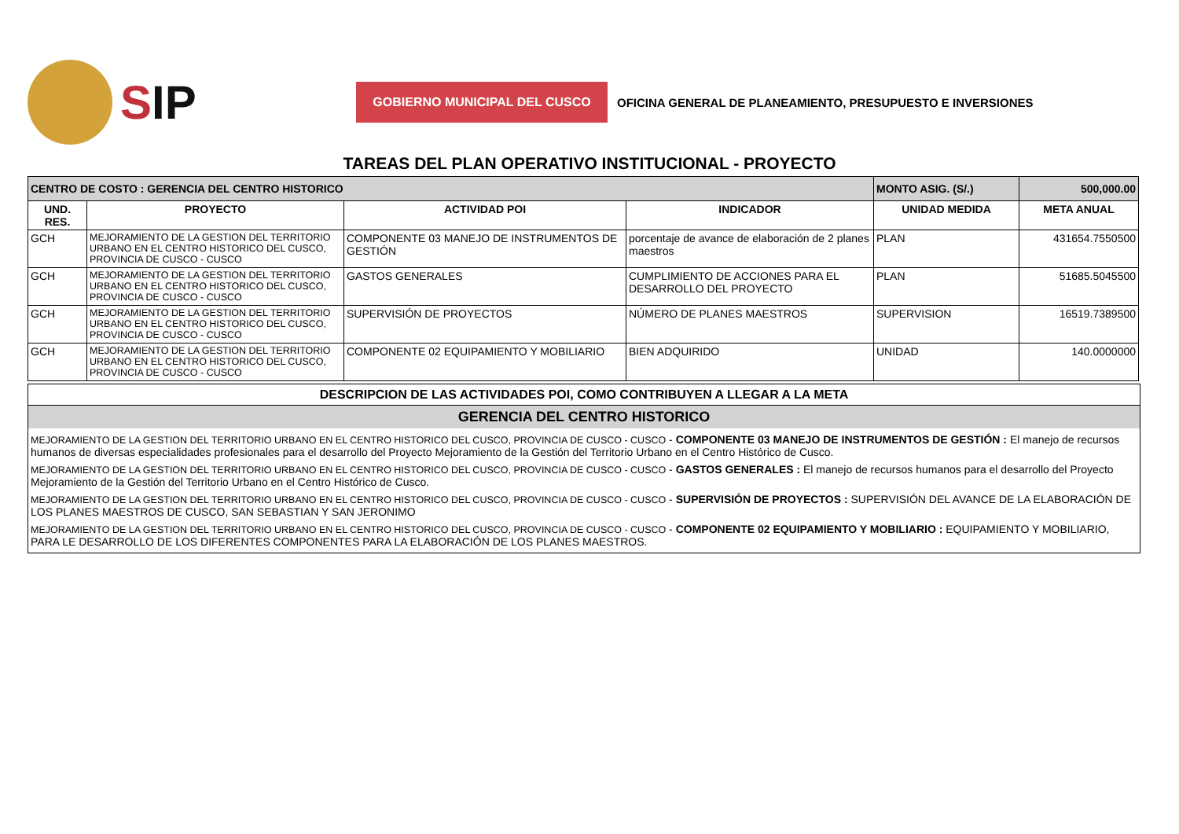SIP
GOBIERNO MUNICIPAL DEL CUSCO
OFICINA GENERAL DE PLANEAMIENTO, PRESUPUESTO E INVERSIONES
TAREAS DEL PLAN OPERATIVO INSTITUCIONAL - PROYECTO
| CENTRO DE COSTO : GERENCIA DEL CENTRO HISTORICO | | | | MONTO ASIG. (S/.) | 500,000.00 |
| UND. RES. | PROYECTO | ACTIVIDAD POI | INDICADOR | UNIDAD MEDIDA | META ANUAL |
| GCH | MEJORAMIENTO DE LA GESTION DEL TERRITORIO URBANO EN EL CENTRO HISTORICO DEL CUSCO, PROVINCIA DE CUSCO - CUSCO | COMPONENTE 03 MANEJO DE INSTRUMENTOS DE GESTIÓN | porcentaje de avance de elaboración de 2 planes maestros | PLAN | 431654.7550500 |
| GCH | MEJORAMIENTO DE LA GESTION DEL TERRITORIO URBANO EN EL CENTRO HISTORICO DEL CUSCO, PROVINCIA DE CUSCO - CUSCO | GASTOS GENERALES | CUMPLIMIENTO DE ACCIONES PARA EL DESARROLLO DEL PROYECTO | PLAN | 51685.5045500 |
| GCH | MEJORAMIENTO DE LA GESTION DEL TERRITORIO URBANO EN EL CENTRO HISTORICO DEL CUSCO, PROVINCIA DE CUSCO - CUSCO | SUPERVISIÓN DE PROYECTOS | NÚMERO DE PLANES MAESTROS | SUPERVISION | 16519.7389500 |
| GCH | MEJORAMIENTO DE LA GESTION DEL TERRITORIO URBANO EN EL CENTRO HISTORICO DEL CUSCO, PROVINCIA DE CUSCO - CUSCO | COMPONENTE 02 EQUIPAMIENTO Y MOBILIARIO | BIEN ADQUIRIDO | UNIDAD | 140.0000000 |
DESCRIPCION DE LAS ACTIVIDADES POI, COMO CONTRIBUYEN A LLEGAR A LA META
GERENCIA DEL CENTRO HISTORICO
MEJORAMIENTO DE LA GESTION DEL TERRITORIO URBANO EN EL CENTRO HISTORICO DEL CUSCO, PROVINCIA DE CUSCO - CUSCO - COMPONENTE 03 MANEJO DE INSTRUMENTOS DE GESTIÓN : El manejo de recursos humanos de diversas especialidades profesionales para el desarrollo del Proyecto Mejoramiento de la Gestión del Territorio Urbano en el Centro Histórico de Cusco.
MEJORAMIENTO DE LA GESTION DEL TERRITORIO URBANO EN EL CENTRO HISTORICO DEL CUSCO, PROVINCIA DE CUSCO - CUSCO - GASTOS GENERALES : El manejo de recursos humanos para el desarrollo del Proyecto Mejoramiento de la Gestión del Territorio Urbano en el Centro Histórico de Cusco.
MEJORAMIENTO DE LA GESTION DEL TERRITORIO URBANO EN EL CENTRO HISTORICO DEL CUSCO, PROVINCIA DE CUSCO - CUSCO - SUPERVISIÓN DE PROYECTOS : SUPERVISIÓN DEL AVANCE DE LA ELABORACIÓN DE LOS PLANES MAESTROS DE CUSCO, SAN SEBASTIAN Y SAN JERONIMO
MEJORAMIENTO DE LA GESTION DEL TERRITORIO URBANO EN EL CENTRO HISTORICO DEL CUSCO, PROVINCIA DE CUSCO - CUSCO - COMPONENTE 02 EQUIPAMIENTO Y MOBILIARIO : EQUIPAMIENTO Y MOBILIARIO, PARA LE DESARROLLO DE LOS DIFERENTES COMPONENTES PARA LA ELABORACIÓN DE LOS PLANES MAESTROS.